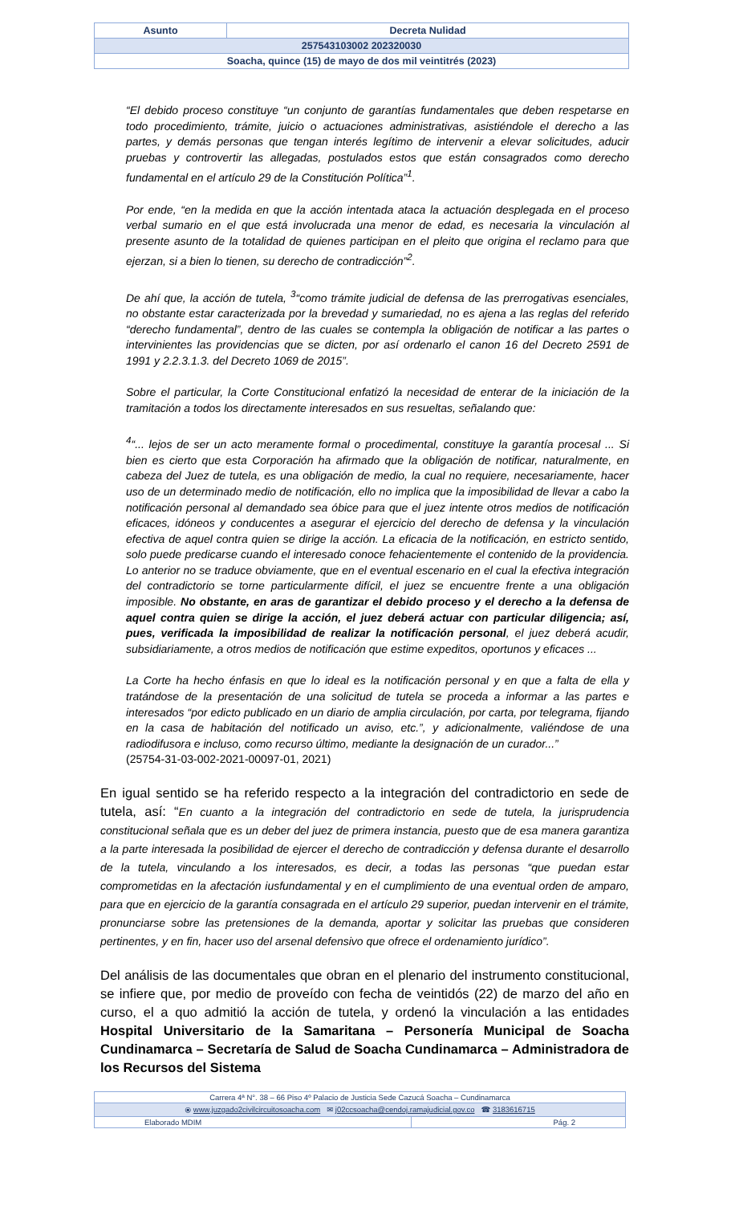| Asunto | Decreta Nulidad |
| 257543103002 202320030 | |
| Soacha, quince (15) de mayo de dos mil veintitrés (2023) | |
“El debido proceso constituye “un conjunto de garantías fundamentales que deben respetarse en todo procedimiento, trámite, juicio o actuaciones administrativas, asistiéndole el derecho a las partes, y demás personas que tengan interés legítimo de intervenir a elevar solicitudes, aducir pruebas y controvertir las allegadas, postulados estos que están consagrados como derecho fundamental en el artículo 29 de la Constitución Política”<sup>1</sup>.
Por ende, “en la medida en que la acción intentada ataca la actuación desplegada en el proceso verbal sumario en el que está involucrada una menor de edad, es necesaria la vinculación al presente asunto de la totalidad de quienes participan en el pleito que origina el reclamo para que ejerzan, si a bien lo tienen, su derecho de contradicción”<sup>2</sup>.
De ahí que, la acción de tutela, <sup>3</sup>“como trámite judicial de defensa de las prerrogativas esenciales, no obstante estar caracterizada por la brevedad y sumariedad, no es ajena a las reglas del referido “derecho fundamental”, dentro de las cuales se contempla la obligación de notificar a las partes o intervinientes las providencias que se dicten, por así ordenarlo el canon 16 del Decreto 2591 de 1991 y 2.2.3.1.3. del Decreto 1069 de 2015”.
Sobre el particular, la Corte Constitucional enfatizó la necesidad de enterar de la iniciación de la tramitación a todos los directamente interesados en sus resueltas, señalando que:
<sup>4</sup> “... lejos de ser un acto meramente formal o procedimental, constituye la garantía procesal ... Si bien es cierto que esta Corporación ha afirmado que la obligación de notificar, naturalmente, en cabeza del Juez de tutela, es una obligación de medio, la cual no requiere, necesariamente, hacer uso de un determinado medio de notificación, ello no implica que la imposibilidad de llevar a cabo la notificación personal al demandado sea óbice para que el juez intente otros medios de notificación eficaces, idóneos y conducentes a asegurar el ejercicio del derecho de defensa y la vinculación efectiva de aquel contra quien se dirige la acción. La eficacia de la notificación, en estricto sentido, solo puede predicarse cuando el interesado conoce fehacientemente el contenido de la providencia. Lo anterior no se traduce obviamente, que en el eventual escenario en el cual la efectiva integración del contradictorio se torne particularmente difícil, el juez se encuentre frente a una obligación imposible. No obstante, en aras de garantizar el debido proceso y el derecho a la defensa de aquel contra quien se dirige la acción, el juez deberá actuar con particular diligencia; así, pues, verificada la imposibilidad de realizar la notificación personal, el juez deberá acudir, subsidiariamente, a otros medios de notificación que estime expeditos, oportunos y eficaces ...
La Corte ha hecho énfasis en que lo ideal es la notificación personal y en que a falta de ella y tratándose de la presentación de una solicitud de tutela se proceda a informar a las partes e interesados “por edicto publicado en un diario de amplia circulación, por carta, por telegrama, fijando en la casa de habitación del notificado un aviso, etc.”, y adicionalmente, valiéndose de una radiodifusora e incluso, como recurso último, mediante la designación de un curador...”
(25754-31-03-002-2021-00097-01, 2021)
En igual sentido se ha referido respecto a la integración del contradictorio en sede de tutela, así: “En cuanto a la integración del contradictorio en sede de tutela, la jurisprudencia constitucional señala que es un deber del juez de primera instancia, puesto que de esa manera garantiza a la parte interesada la posibilidad de ejercer el derecho de contradicción y defensa durante el desarrollo de la tutela, vinculando a los interesados, es decir, a todas las personas “que puedan estar comprometidas en la afectación iusfundamental y en el cumplimiento de una eventual orden de amparo, para que en ejercicio de la garantía consagrada en el artículo 29 superior, puedan intervenir en el trámite, pronunciarse sobre las pretensiones de la demanda, aportar y solicitar las pruebas que consideren pertinentes, y en fin, hacer uso del arsenal defensivo que ofrece el ordenamiento jurídico”.
Del análisis de las documentales que obran en el plenario del instrumento constitucional, se infiere que, por medio de proveído con fecha de veintidós (22) de marzo del año en curso, el a quo admitió la acción de tutela, y ordenó la vinculación a las entidades Hospital Universitario de la Samaritana – Personería Municipal de Soacha Cundinamarca – Secretaría de Salud de Soacha Cundinamarca – Administradora de los Recursos del Sistema
| Carrera 4ª N°. 38 – 66 Piso 4º Palacio de Justicia Sede Cazucá Soacha – Cundinamarca | |
| ⦿ www.juzgado2civilcircuitosoacha.com ✉ j02ccsoacha@cendoj.ramajudicial.gov.co ☎ 3183616715 | |
| Elaborado MDIM | Pág. 2 |